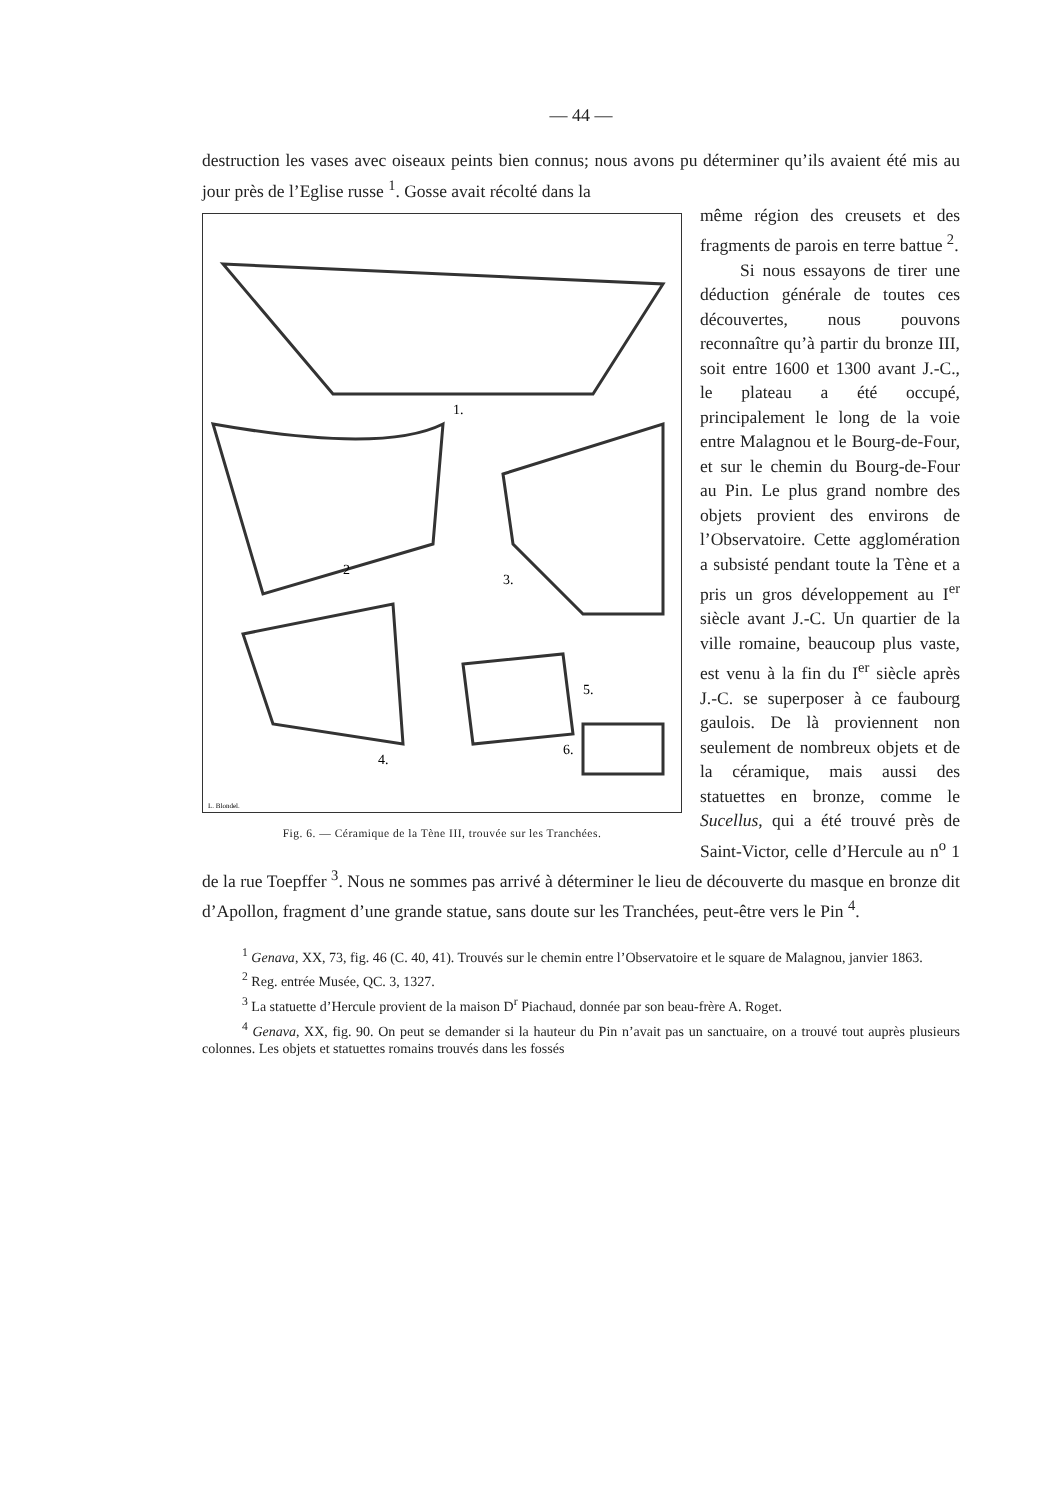— 44 —
destruction les vases avec oiseaux peints bien connus; nous avons pu déterminer qu’ils avaient été mis au jour près de l’Eglise russe <sup>1</sup>. Gosse avait récolté dans la
1.
2
3.
4.
5.
6.
L. Blondel.
Fig. 6. — Céramique de la Tène III, trouvée sur les Tranchées.
même région des creusets et des fragments de parois en terre battue <sup>2</sup>.
Si nous essayons de tirer une déduction générale de toutes ces découvertes, nous pouvons reconnaître qu’à partir du bronze III, soit entre 1600 et 1300 avant J.-C., le plateau a été occupé, principalement le long de la voie entre Malagnou et le Bourg-de-Four, et sur le chemin du Bourg-de-Four au Pin. Le plus grand nombre des objets provient des environs de l’Observatoire. Cette agglomération a subsisté pendant toute la Tène et a pris un gros développement au I<sup>er</sup> siècle avant J.-C. Un quartier de la ville romaine, beaucoup plus vaste, est venu à la fin du I<sup>er</sup> siècle après J.-C. se superposer à ce faubourg gaulois. De là proviennent non seulement de nombreux objets et de la céramique, mais aussi des statuettes en bronze, comme le Sucellus, qui a été trouvé près de Saint-Victor, celle d’Hercule au n<sup>o</sup> 1 de la rue Toepffer <sup>3</sup>. Nous ne sommes pas arrivé à déterminer le lieu de découverte du masque en bronze dit d’Apollon, fragment d’une grande statue, sans doute sur les Tranchées, peut-être vers le Pin <sup>4</sup>.
<sup>1</sup> Genava, XX, 73, fig. 46 (C. 40, 41). Trouvés sur le chemin entre l’Observatoire et le square de Malagnou, janvier 1863.
<sup>2</sup> Reg. entrée Musée, QC. 3, 1327.
<sup>3</sup> La statuette d’Hercule provient de la maison D<sup>r</sup> Piachaud, donnée par son beau-frère A. Roget.
<sup>4</sup> Genava, XX, fig. 90. On peut se demander si la hauteur du Pin n’avait pas un sanctuaire, on a trouvé tout auprès plusieurs colonnes. Les objets et statuettes romains trouvés dans les fossés